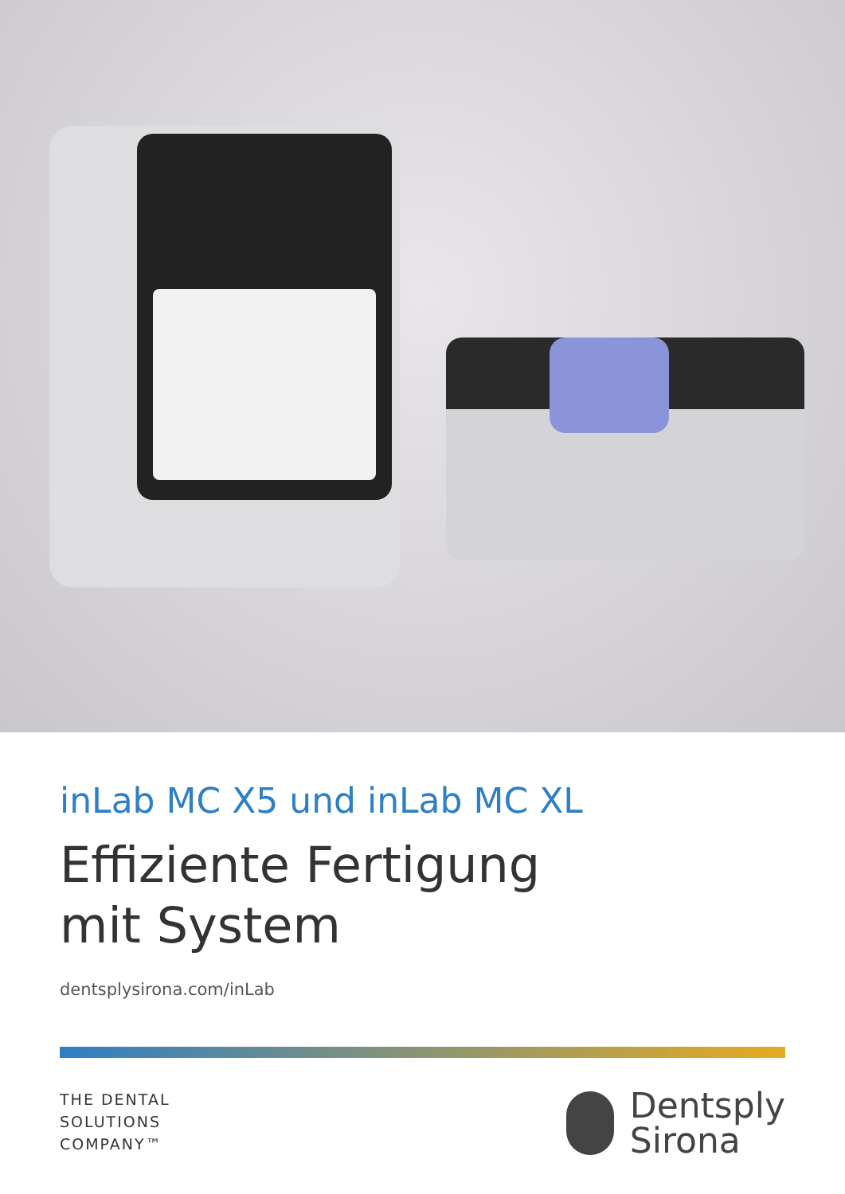inLab MC X5 und inLab MC XL
Effiziente Fertigung
mit System
dentsplysirona.com/inLab
THE DENTAL
SOLUTIONS
COMPANY™
Dentsply
Sirona